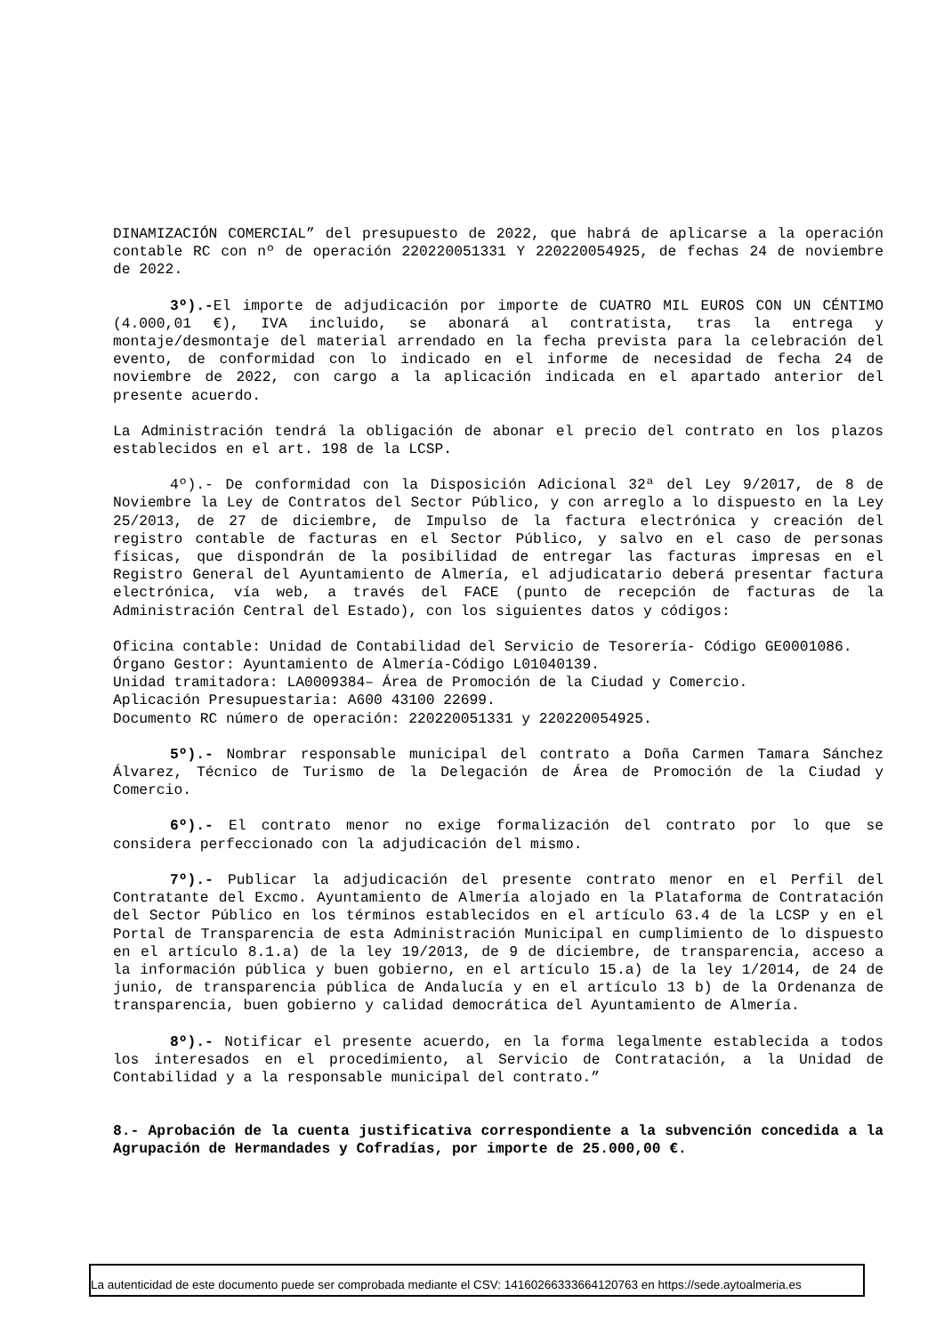DINAMIZACIÓN COMERCIAL” del presupuesto de 2022, que habrá de aplicarse a la operación contable RC con nº de operación 220220051331 Y 220220054925, de fechas 24 de noviembre de 2022.
3º).-El importe de adjudicación por importe de CUATRO MIL EUROS CON UN CÉNTIMO (4.000,01 €), IVA incluido, se abonará al contratista, tras la entrega y montaje/desmontaje del material arrendado en la fecha prevista para la celebración del evento, de conformidad con lo indicado en el informe de necesidad de fecha 24 de noviembre de 2022, con cargo a la aplicación indicada en el apartado anterior del presente acuerdo.
La Administración tendrá la obligación de abonar el precio del contrato en los plazos establecidos en el art. 198 de la LCSP.
4º).- De conformidad con la Disposición Adicional 32ª del Ley 9/2017, de 8 de Noviembre la Ley de Contratos del Sector Público, y con arreglo a lo dispuesto en la Ley 25/2013, de 27 de diciembre, de Impulso de la factura electrónica y creación del registro contable de facturas en el Sector Público, y salvo en el caso de personas físicas, que dispondrán de la posibilidad de entregar las facturas impresas en el Registro General del Ayuntamiento de Almería, el adjudicatario deberá presentar factura electrónica, vía web, a través del FACE (punto de recepción de facturas de la Administración Central del Estado), con los siguientes datos y códigos:
Oficina contable: Unidad de Contabilidad del Servicio de Tesorería- Código GE0001086.
Órgano Gestor: Ayuntamiento de Almería-Código L01040139.
Unidad tramitadora: LA0009384– Área de Promoción de la Ciudad y Comercio.
Aplicación Presupuestaria: A600 43100 22699.
Documento RC número de operación: 220220051331 y 220220054925.
5º).- Nombrar responsable municipal del contrato a Doña Carmen Tamara Sánchez Álvarez, Técnico de Turismo de la Delegación de Área de Promoción de la Ciudad y Comercio.
6º).- El contrato menor no exige formalización del contrato por lo que se considera perfeccionado con la adjudicación del mismo.
7º).- Publicar la adjudicación del presente contrato menor en el Perfil del Contratante del Excmo. Ayuntamiento de Almería alojado en la Plataforma de Contratación del Sector Público en los términos establecidos en el artículo 63.4 de la LCSP y en el Portal de Transparencia de esta Administración Municipal en cumplimiento de lo dispuesto en el artículo 8.1.a) de la ley 19/2013, de 9 de diciembre, de transparencia, acceso a la información pública y buen gobierno, en el artículo 15.a) de la ley 1/2014, de 24 de junio, de transparencia pública de Andalucía y en el artículo 13 b) de la Ordenanza de transparencia, buen gobierno y calidad democrática del Ayuntamiento de Almería.
8º).- Notificar el presente acuerdo, en la forma legalmente establecida a todos los interesados en el procedimiento, al Servicio de Contratación, a la Unidad de Contabilidad y a la responsable municipal del contrato.”
8.- Aprobación de la cuenta justificativa correspondiente a la subvención concedida a la Agrupación de Hermandades y Cofradías, por importe de 25.000,00 €.
La autenticidad de este documento puede ser comprobada mediante el CSV: 14160266333664120763 en https://sede.aytoalmeria.es